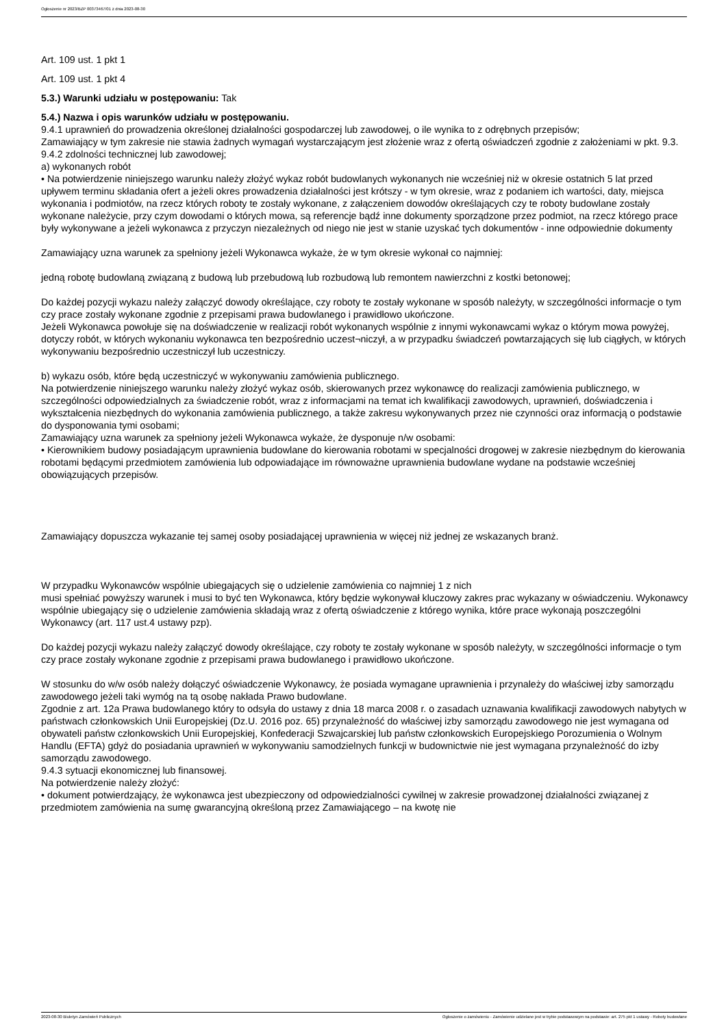Ogłoszenie nr 2023/BZP 00373467/01 z dnia 2023-08-30
Art. 109 ust. 1 pkt 1
Art. 109 ust. 1 pkt 4
5.3.) Warunki udziału w postępowaniu: Tak
5.4.) Nazwa i opis warunków udziału w postępowaniu.
9.4.1 uprawnień do prowadzenia określonej działalności gospodarczej lub zawodowej, o ile wynika to z odrębnych przepisów;
Zamawiający w tym zakresie nie stawia żadnych wymagań wystarczającym jest złożenie wraz z ofertą oświadczeń zgodnie z założeniami w pkt. 9.3.
9.4.2 zdolności technicznej lub zawodowej;
a) wykonanych robót
• Na potwierdzenie niniejszego warunku należy złożyć wykaz robót budowlanych wykonanych nie wcześniej niż w okresie ostatnich 5 lat przed upływem terminu składania ofert a jeżeli okres prowadzenia działalności jest krótszy - w tym okresie, wraz z podaniem ich wartości, daty, miejsca wykonania i podmiotów, na rzecz których roboty te zostały wykonane, z załączeniem dowodów określających czy te roboty budowlane zostały wykonane należycie, przy czym dowodami o których mowa, są referencje bądź inne dokumenty sporządzone przez podmiot, na rzecz którego prace były wykonywane a jeżeli wykonawca z przyczyn niezależnych od niego nie jest w stanie uzyskać tych dokumentów - inne odpowiednie dokumenty
Zamawiający uzna warunek za spełniony jeżeli Wykonawca wykaże, że w tym okresie wykonał co najmniej:
jedną robotę budowlaną związaną z budową lub przebudową lub rozbudową lub remontem nawierzchni z kostki betonowej;
Do każdej pozycji wykazu należy załączyć dowody określające, czy roboty te zostały wykonane w sposób należyty, w szczególności informacje o tym czy prace zostały wykonane zgodnie z przepisami prawa budowlanego i prawidłowo ukończone.
Jeżeli Wykonawca powołuje się na doświadczenie w realizacji robót wykonanych wspólnie z innymi wykonawcami wykaz o którym mowa powyżej, dotyczy robót, w których wykonaniu wykonawca ten bezpośrednio uczest¬niczył, a w przypadku świadczeń powtarzających się lub ciągłych, w których wykonywaniu bezpośrednio uczestniczył lub uczestniczy.
b) wykazu osób, które będą uczestniczyć w wykonywaniu zamówienia publicznego.
Na potwierdzenie niniejszego warunku należy złożyć wykaz osób, skierowanych przez wykonawcę do realizacji zamówienia publicznego, w szczególności odpowiedzialnych za świadczenie robót, wraz z informacjami na temat ich kwalifikacji zawodowych, uprawnień, doświadczenia i wykształcenia niezbędnych do wykonania zamówienia publicznego, a także zakresu wykonywanych przez nie czynności oraz informacją o podstawie do dysponowania tymi osobami;
Zamawiający uzna warunek za spełniony jeżeli Wykonawca wykaże, że dysponuje n/w osobami:
• Kierownikiem budowy posiadającym uprawnienia budowlane do kierowania robotami w specjalności drogowej w zakresie niezbędnym do kierowania robotami będącymi przedmiotem zamówienia lub odpowiadające im równoważne uprawnienia budowlane wydane na podstawie wcześniej obowiązujących przepisów.
Zamawiający dopuszcza wykazanie tej samej osoby posiadającej uprawnienia w więcej niż jednej ze wskazanych branż.
W przypadku Wykonawców wspólnie ubiegających się o udzielenie zamówienia co najmniej 1 z nich
musi spełniać powyższy warunek i musi to być ten Wykonawca, który będzie wykonywał kluczowy zakres prac wykazany w oświadczeniu. Wykonawcy wspólnie ubiegający się o udzielenie zamówienia składają wraz z ofertą oświadczenie z którego wynika, które prace wykonają poszczególni Wykonawcy (art. 117 ust.4 ustawy pzp).
Do każdej pozycji wykazu należy załączyć dowody określające, czy roboty te zostały wykonane w sposób należyty, w szczególności informacje o tym czy prace zostały wykonane zgodnie z przepisami prawa budowlanego i prawidłowo ukończone.
W stosunku do w/w osób należy dołączyć oświadczenie Wykonawcy, że posiada wymagane uprawnienia i przynależy do właściwej izby samorządu zawodowego jeżeli taki wymóg na tą osobę nakłada Prawo budowlane.
Zgodnie z art. 12a Prawa budowlanego który to odsyła do ustawy z dnia 18 marca 2008 r. o zasadach uznawania kwalifikacji zawodowych nabytych w państwach członkowskich Unii Europejskiej (Dz.U. 2016 poz. 65) przynależność do właściwej izby samorządu zawodowego nie jest wymagana od obywateli państw członkowskich Unii Europejskiej, Konfederacji Szwajcarskiej lub państw członkowskich Europejskiego Porozumienia o Wolnym Handlu (EFTA) gdyż do posiadania uprawnień w wykonywaniu samodzielnych funkcji w budownictwie nie jest wymagana przynależność do izby samorządu zawodowego.
9.4.3 sytuacji ekonomicznej lub finansowej.
Na potwierdzenie należy złożyć:
• dokument potwierdzający, że wykonawca jest ubezpieczony od odpowiedzialności cywilnej w zakresie prowadzonej działalności związanej z przedmiotem zamówienia na sumę gwarancyjną określoną przez Zamawiającego – na kwotę nie
2023-08-30 Biuletyn Zamówień Publicznych Ogłoszenie o zamówieniu - Zamówienie udzielane jest w trybie podstawowym na podstawie: art. 275 pkt 1 ustawy - Roboty budowlane